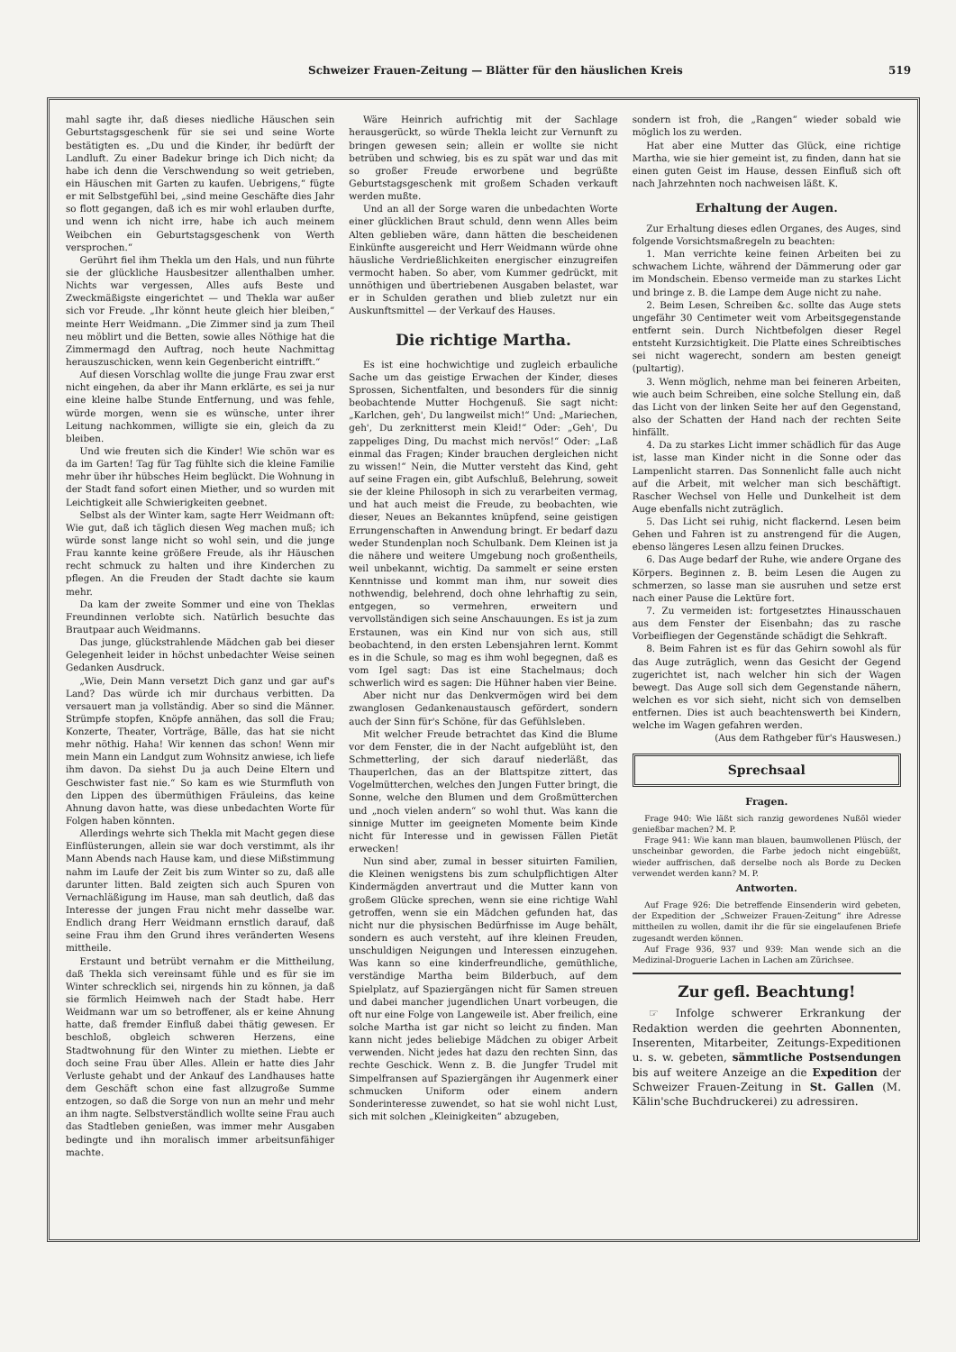Schweizer Frauen-Zeitung — Blätter für den häuslichen Kreis 519
mahl sagte ihr, daß dieses niedliche Häuschen sein Geburtstagsgeschenk für sie sei und seine Worte bestätigten es. „Du und die Kinder, ihr bedürft der Landluft. Zu einer Badekur bringe ich Dich nicht; da habe ich denn die Verschwendung so weit getrieben, ein Häuschen mit Garten zu kaufen. Uebrigens,“ fügte er mit Selbstgefühl bei, „sind meine Geschäfte dies Jahr so flott gegangen, daß ich es mir wohl erlauben durfte, und wenn ich nicht irre, habe ich auch meinem Weibchen ein Geburtstagsgeschenk von Werth versprochen.“
Gerührt fiel ihm Thekla um den Hals, und nun führte sie der glückliche Hausbesitzer allenthalben umher. Nichts war vergessen, Alles aufs Beste und Zweckmäßigste eingerichtet — und Thekla war außer sich vor Freude. „Ihr könnt heute gleich hier bleiben,“ meinte Herr Weidmann. „Die Zimmer sind ja zum Theil neu möblirt und die Betten, sowie alles Nöthige hat die Zimmermagd den Auftrag, noch heute Nachmittag herauszuschicken, wenn kein Gegenbericht eintrifft.“
Auf diesen Vorschlag wollte die junge Frau zwar erst nicht eingehen, da aber ihr Mann erklärte, es sei ja nur eine kleine halbe Stunde Entfernung, und was fehle, würde morgen, wenn sie es wünsche, unter ihrer Leitung nachkommen, willigte sie ein, gleich da zu bleiben.
Und wie freuten sich die Kinder! Wie schön war es da im Garten! Tag für Tag fühlte sich die kleine Familie mehr über ihr hübsches Heim beglückt. Die Wohnung in der Stadt fand sofort einen Miether, und so wurden mit Leichtigkeit alle Schwierigkeiten geebnet.
Selbst als der Winter kam, sagte Herr Weidmann oft: Wie gut, daß ich täglich diesen Weg machen muß; ich würde sonst lange nicht so wohl sein, und die junge Frau kannte keine größere Freude, als ihr Häuschen recht schmuck zu halten und ihre Kinderchen zu pflegen. An die Freuden der Stadt dachte sie kaum mehr.
Da kam der zweite Sommer und eine von Theklas Freundinnen verlobte sich. Natürlich besuchte das Brautpaar auch Weidmanns.
Das junge, glückstrahlende Mädchen gab bei dieser Gelegenheit leider in höchst unbedachter Weise seinen Gedanken Ausdruck.
„Wie, Dein Mann versetzt Dich ganz und gar auf's Land? Das würde ich mir durchaus verbitten. Da versauert man ja vollständig. Aber so sind die Männer. Strümpfe stopfen, Knöpfe annähen, das soll die Frau; Konzerte, Theater, Vorträge, Bälle, das hat sie nicht mehr nöthig. Haha! Wir kennen das schon! Wenn mir mein Mann ein Landgut zum Wohnsitz anwiese, ich liefe ihm davon. Da siehst Du ja auch Deine Eltern und Geschwister fast nie.“ So kam es wie Sturmfluth von den Lippen des übermüthigen Fräuleins, das keine Ahnung davon hatte, was diese unbedachten Worte für Folgen haben könnten.
Allerdings wehrte sich Thekla mit Macht gegen diese Einflüsterungen, allein sie war doch verstimmt, als ihr Mann Abends nach Hause kam, und diese Mißstimmung nahm im Laufe der Zeit bis zum Winter so zu, daß alle darunter litten. Bald zeigten sich auch Spuren von Vernachläßigung im Hause, man sah deutlich, daß das Interesse der jungen Frau nicht mehr dasselbe war. Endlich drang Herr Weidmann ernstlich darauf, daß seine Frau ihm den Grund ihres veränderten Wesens mittheile.
Erstaunt und betrübt vernahm er die Mittheilung, daß Thekla sich vereinsamt fühle und es für sie im Winter schrecklich sei, nirgends hin zu können, ja daß sie förmlich Heimweh nach der Stadt habe. Herr Weidmann war um so betroffener, als er keine Ahnung hatte, daß fremder Einfluß dabei thätig gewesen. Er beschloß, obgleich schweren Herzens, eine Stadtwohnung für den Winter zu miethen. Liebte er doch seine Frau über Alles. Allein er hatte dies Jahr Verluste gehabt und der Ankauf des Landhauses hatte dem Geschäft schon eine fast allzugroße Summe entzogen, so daß die Sorge von nun an mehr und mehr an ihm nagte. Selbstverständlich wollte seine Frau auch das Stadtleben genießen, was immer mehr Ausgaben bedingte und ihn moralisch immer arbeitsunfähiger machte.
Wäre Heinrich aufrichtig mit der Sachlage herausgerückt, so würde Thekla leicht zur Vernunft zu bringen gewesen sein; allein er wollte sie nicht betrüben und schwieg, bis es zu spät war und das mit so großer Freude erworbene und begrüßte Geburtstagsgeschenk mit großem Schaden verkauft werden mußte.
Und an all der Sorge waren die unbedachten Worte einer glücklichen Braut schuld, denn wenn Alles beim Alten geblieben wäre, dann hätten die bescheidenen Einkünfte ausgereicht und Herr Weidmann würde ohne häusliche Verdrießlichkeiten energischer einzugreifen vermocht haben. So aber, vom Kummer gedrückt, mit unnöthigen und übertriebenen Ausgaben belastet, war er in Schulden gerathen und blieb zuletzt nur ein Auskunftsmittel — der Verkauf des Hauses.
Die richtige Martha.
Es ist eine hochwichtige und zugleich erbauliche Sache um das geistige Erwachen der Kinder, dieses Sprossen, Sichentfalten, und besonders für die sinnig beobachtende Mutter Hochgenuß. Sie sagt nicht: „Karlchen, geh', Du langweilst mich!“ Und: „Mariechen, geh', Du zerknitterst mein Kleid!“ Oder: „Geh', Du zappeliges Ding, Du machst mich nervös!“ Oder: „Laß einmal das Fragen; Kinder brauchen dergleichen nicht zu wissen!“ Nein, die Mutter versteht das Kind, geht auf seine Fragen ein, gibt Aufschluß, Belehrung, soweit sie der kleine Philosoph in sich zu verarbeiten vermag, und hat auch meist die Freude, zu beobachten, wie dieser, Neues an Bekanntes knüpfend, seine geistigen Errungenschaften in Anwendung bringt. Er bedarf dazu weder Stundenplan noch Schulbank. Dem Kleinen ist ja die nähere und weitere Umgebung noch großentheils, weil unbekannt, wichtig. Da sammelt er seine ersten Kenntnisse und kommt man ihm, nur soweit dies nothwendig, belehrend, doch ohne lehrhaftig zu sein, entgegen, so vermehren, erweitern und vervollständigen sich seine Anschauungen. Es ist ja zum Erstaunen, was ein Kind nur von sich aus, still beobachtend, in den ersten Lebensjahren lernt. Kommt es in die Schule, so mag es ihm wohl begegnen, daß es vom Igel sagt: Das ist eine Stachelmaus; doch schwerlich wird es sagen: Die Hühner haben vier Beine.
Aber nicht nur das Denkvermögen wird bei dem zwanglosen Gedankenaustausch gefördert, sondern auch der Sinn für's Schöne, für das Gefühlsleben.
Mit welcher Freude betrachtet das Kind die Blume vor dem Fenster, die in der Nacht aufgeblüht ist, den Schmetterling, der sich darauf niederläßt, das Thauperlchen, das an der Blattspitze zittert, das Vogelmütterchen, welches den Jungen Futter bringt, die Sonne, welche den Blumen und dem Großmütterchen und „noch vielen andern“ so wohl thut. Was kann die sinnige Mutter im geeigneten Momente beim Kinde nicht für Interesse und in gewissen Fällen Pietät erwecken!
Nun sind aber, zumal in besser situirten Familien, die Kleinen wenigstens bis zum schulpflichtigen Alter Kindermägden anvertraut und die Mutter kann von großem Glücke sprechen, wenn sie eine richtige Wahl getroffen, wenn sie ein Mädchen gefunden hat, das nicht nur die physischen Bedürfnisse im Auge behält, sondern es auch versteht, auf ihre kleinen Freuden, unschuldigen Neigungen und Interessen einzugehen. Was kann so eine kinderfreundliche, gemüthliche, verständige Martha beim Bilderbuch, auf dem Spielplatz, auf Spaziergängen nicht für Samen streuen und dabei mancher jugendlichen Unart vorbeugen, die oft nur eine Folge von Langeweile ist. Aber freilich, eine solche Martha ist gar nicht so leicht zu finden. Man kann nicht jedes beliebige Mädchen zu obiger Arbeit verwenden. Nicht jedes hat dazu den rechten Sinn, das rechte Geschick. Wenn z. B. die Jungfer Trudel mit Simpelfransen auf Spaziergängen ihr Augenmerk einer schmucken Uniform oder einem andern Sonderinteresse zuwendet, so hat sie wohl nicht Lust, sich mit solchen „Kleinigkeiten“ abzugeben,
sondern ist froh, die „Rangen“ wieder sobald wie möglich los zu werden.
Hat aber eine Mutter das Glück, eine richtige Martha, wie sie hier gemeint ist, zu finden, dann hat sie einen guten Geist im Hause, dessen Einfluß sich oft nach Jahrzehnten noch nachweisen läßt. K.
Erhaltung der Augen.
Zur Erhaltung dieses edlen Organes, des Auges, sind folgende Vorsichtsmaßregeln zu beachten:
1. Man verrichte keine feinen Arbeiten bei zu schwachem Lichte, während der Dämmerung oder gar im Mondschein. Ebenso vermeide man zu starkes Licht und bringe z. B. die Lampe dem Auge nicht zu nahe.
2. Beim Lesen, Schreiben &c. sollte das Auge stets ungefähr 30 Centimeter weit vom Arbeitsgegenstande entfernt sein. Durch Nichtbefolgen dieser Regel entsteht Kurzsichtigkeit. Die Platte eines Schreibtisches sei nicht wagerecht, sondern am besten geneigt (pultartig).
3. Wenn möglich, nehme man bei feineren Arbeiten, wie auch beim Schreiben, eine solche Stellung ein, daß das Licht von der linken Seite her auf den Gegenstand, also der Schatten der Hand nach der rechten Seite hinfällt.
4. Da zu starkes Licht immer schädlich für das Auge ist, lasse man Kinder nicht in die Sonne oder das Lampenlicht starren. Das Sonnenlicht falle auch nicht auf die Arbeit, mit welcher man sich beschäftigt. Rascher Wechsel von Helle und Dunkelheit ist dem Auge ebenfalls nicht zuträglich.
5. Das Licht sei ruhig, nicht flackernd. Lesen beim Gehen und Fahren ist zu anstrengend für die Augen, ebenso längeres Lesen allzu feinen Druckes.
6. Das Auge bedarf der Ruhe, wie andere Organe des Körpers. Beginnen z. B. beim Lesen die Augen zu schmerzen, so lasse man sie ausruhen und setze erst nach einer Pause die Lektüre fort.
7. Zu vermeiden ist: fortgesetztes Hinausschauen aus dem Fenster der Eisenbahn; das zu rasche Vorbeifliegen der Gegenstände schädigt die Sehkraft.
8. Beim Fahren ist es für das Gehirn sowohl als für das Auge zuträglich, wenn das Gesicht der Gegend zugerichtet ist, nach welcher hin sich der Wagen bewegt. Das Auge soll sich dem Gegenstande nähern, welchen es vor sich sieht, nicht sich von demselben entfernen. Dies ist auch beachtenswerth bei Kindern, welche im Wagen gefahren werden.
(Aus dem Rathgeber für's Hauswesen.)
Sprechsaal
Fragen.
Frage 940: Wie läßt sich ranzig gewordenes Nußöl wieder genießbar machen? M. P.
Frage 941: Wie kann man blauen, baumwollenen Plüsch, der unscheinbar geworden, die Farbe jedoch nicht eingebüßt, wieder auffrischen, daß derselbe noch als Borde zu Decken verwendet werden kann? M. P.
Antworten.
Auf Frage 926: Die betreffende Einsenderin wird gebeten, der Expedition der „Schweizer Frauen-Zeitung“ ihre Adresse mittheilen zu wollen, damit ihr die für sie eingelaufenen Briefe zugesandt werden können.
Auf Frage 936, 937 und 939: Man wende sich an die Medizinal-Droguerie Lachen in Lachen am Zürichsee.
Zur gefl. Beachtung!
☞ Infolge schwerer Erkrankung der Redaktion werden die geehrten Abonnenten, Inserenten, Mitarbeiter, Zeitungs-Expeditionen u. s. w. gebeten, sämmtliche Postsendungen bis auf weitere Anzeige an die Expedition der Schweizer Frauen-Zeitung in St. Gallen (M. Kälin'sche Buchdruckerei) zu adressiren.